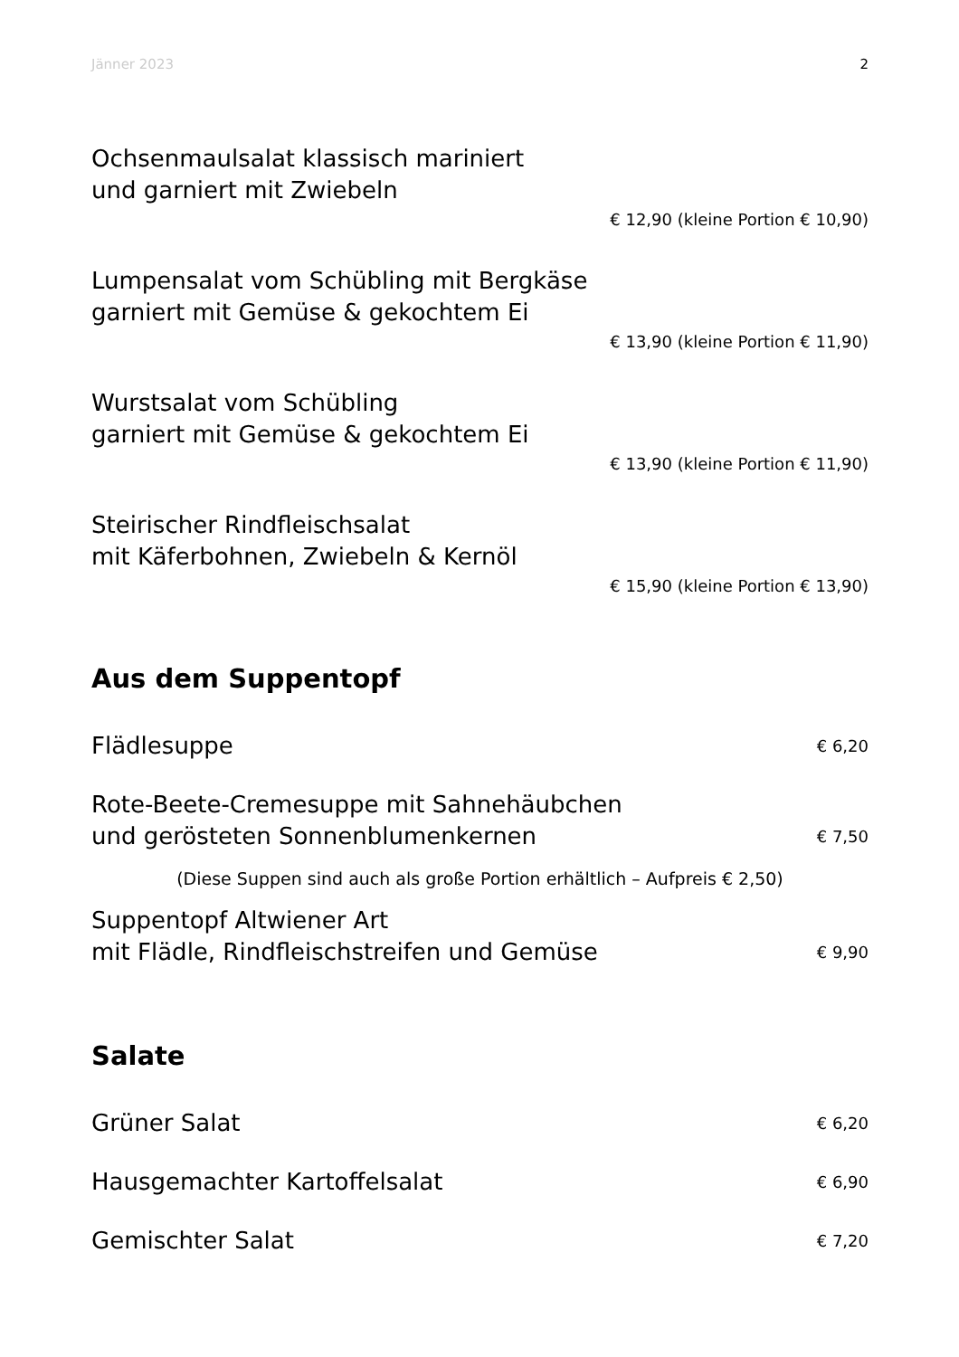Jänner 2023 2
Ochsenmaulsalat klassisch mariniert
und garniert mit Zwiebeln
€ 12,90 (kleine Portion € 10,90)
Lumpensalat vom Schübling mit Bergkäse
garniert mit Gemüse & gekochtem Ei
€ 13,90 (kleine Portion € 11,90)
Wurstsalat vom Schübling
garniert mit Gemüse & gekochtem Ei
€ 13,90 (kleine Portion € 11,90)
Steirischer Rindfleischsalat
mit Käferbohnen, Zwiebeln & Kernöl
€ 15,90 (kleine Portion € 13,90)
Aus dem Suppentopf
Flädlesuppe € 6,20
Rote-Beete-Cremesuppe mit Sahnehäubchen
und gerösteten Sonnenblumenkernen € 7,50
(Diese Suppen sind auch als große Portion erhältlich – Aufpreis € 2,50)
Suppentopf Altwiener Art
mit Flädle, Rindfleischstreifen und Gemüse € 9,90
Salate
Grüner Salat € 6,20
Hausgemachter Kartoffelsalat € 6,90
Gemischter Salat € 7,20